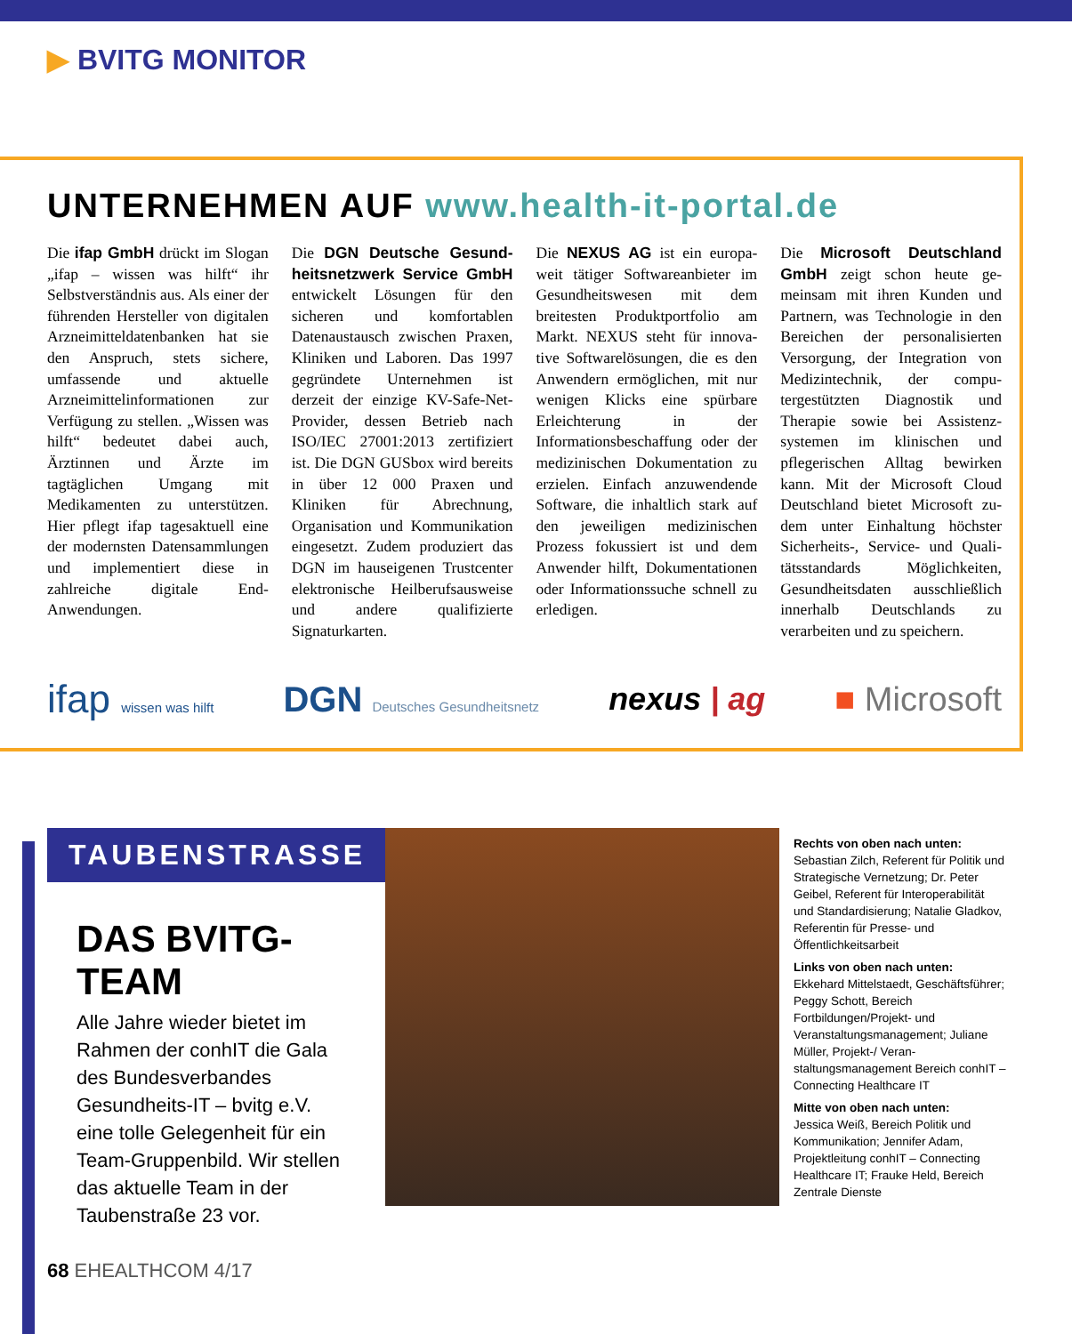▶ BVITG MONITOR
UNTERNEHMEN AUF www.health-it-portal.de
Die ifap GmbH drückt im Slogan „ifap – wissen was hilft“ ihr Selbstverständnis aus. Als einer der führenden Hersteller von digitalen Arzneimittelda­tenbanken hat sie den An­spruch, stets sichere, umfassen­de und aktuelle Arzneimittelin­formationen zur Verfügung zu stellen. „Wissen was hilft“ be­deutet dabei auch, Ärztinnen und Ärzte im tagtäglichen Um­gang mit Medikamenten zu unterstützen. Hier pflegt ifap tagesaktuell eine der moderns­ten Datensammlungen und im­plementiert diese in zahlreiche digitale End-Anwendungen.
Die DGN Deutsche Gesund­heitsnetzwerk Service GmbH entwickelt Lösungen für den sicheren und komfortablen Datenaustausch zwischen Pra­xen, Kliniken und Laboren. Das 1997 gegründete Unternehmen ist derzeit der einzige KV-Safe-Net-Provider, dessen Betrieb nach ISO/IEC 27001:2013 zertifi­ziert ist. Die DGN GUSbox wird bereits in über 12 000 Praxen und Kliniken für Abrechnung, Organisation und Kommunika­tion eingesetzt. Zudem produ­ziert das DGN im hauseigenen Trustcenter elektronische Heil­berufsausweise und andere qua­lifizierte Signaturkarten.
Die NEXUS AG ist ein europa­weit tätiger Softwareanbieter im Gesundheitswesen mit dem breitesten Produktportfolio am Markt. NEXUS steht für innova­tive Softwarelösungen, die es den Anwendern ermöglichen, mit nur wenigen Klicks eine spürbare Erleichterung in der Informationsbeschaffung oder der medizinischen Dokumenta­tion zu erzielen. Einfach anzu­wendende Software, die inhalt­lich stark auf den jeweiligen medizinischen Prozess fokus­siert ist und dem Anwender hilft, Dokumentationen oder Informationssuche schnell zu erledigen.
Die Microsoft Deutschland GmbH zeigt schon heute ge­meinsam mit ihren Kunden und Partnern, was Technologie in den Bereichen der personalisier­ten Versorgung, der Integration von Medizintechnik, der compu­tergestützten Diagnostik und Therapie sowie bei Assistenz­systemen im klinischen und pflegerischen Alltag bewirken kann. Mit der Microsoft Cloud Deutschland bietet Microsoft zu­dem unter Einhaltung höchster Sicherheits-, Service- und Quali­tätsstandards Möglichkeiten, Gesundheitsdaten ausschließ­lich innerhalb Deutschlands zu verarbeiten und zu speichern.
ifap wissen was hilft
DGN Deutsches Gesundheitsnetz
nexus | ag ■ Microsoft
TAUBENSTRASSE
DAS BVITG-TEAM
Alle Jahre wieder bietet im Rahmen der conhIT die Gala des Bundesverbandes Gesundheits-IT – bvitg e.V. eine tolle Gelegenheit für ein Team-Gruppenbild. Wir stellen das aktuelle Team in der Taubenstraße 23 vor.
Rechts von oben nach unten:
Sebastian Zilch, Referent für Politik und Strategische Vernetzung; Dr. Peter Geibel, Referent für Interoperabilität und Standardisierung; Natalie Gladkov, Referentin für Presse- und Öffentlichkeitsarbeit
Links von oben nach unten:
Ekkehard Mittelstaedt, Geschäftsführer; Peggy Schott, Bereich Fortbildungen/Projekt- und Veranstaltungsmanagement; Juliane Müller, Projekt-/ Veran­staltungsmanagement Bereich conhIT – Connecting Healthcare IT
Mitte von oben nach unten:
Jessica Weiß, Bereich Politik und Kommunikation; Jennifer Adam, Projektleitung conhIT – Connecting Healthcare IT; Frauke Held, Bereich Zentrale Dienste
68 EHEALTHCOM 4/17